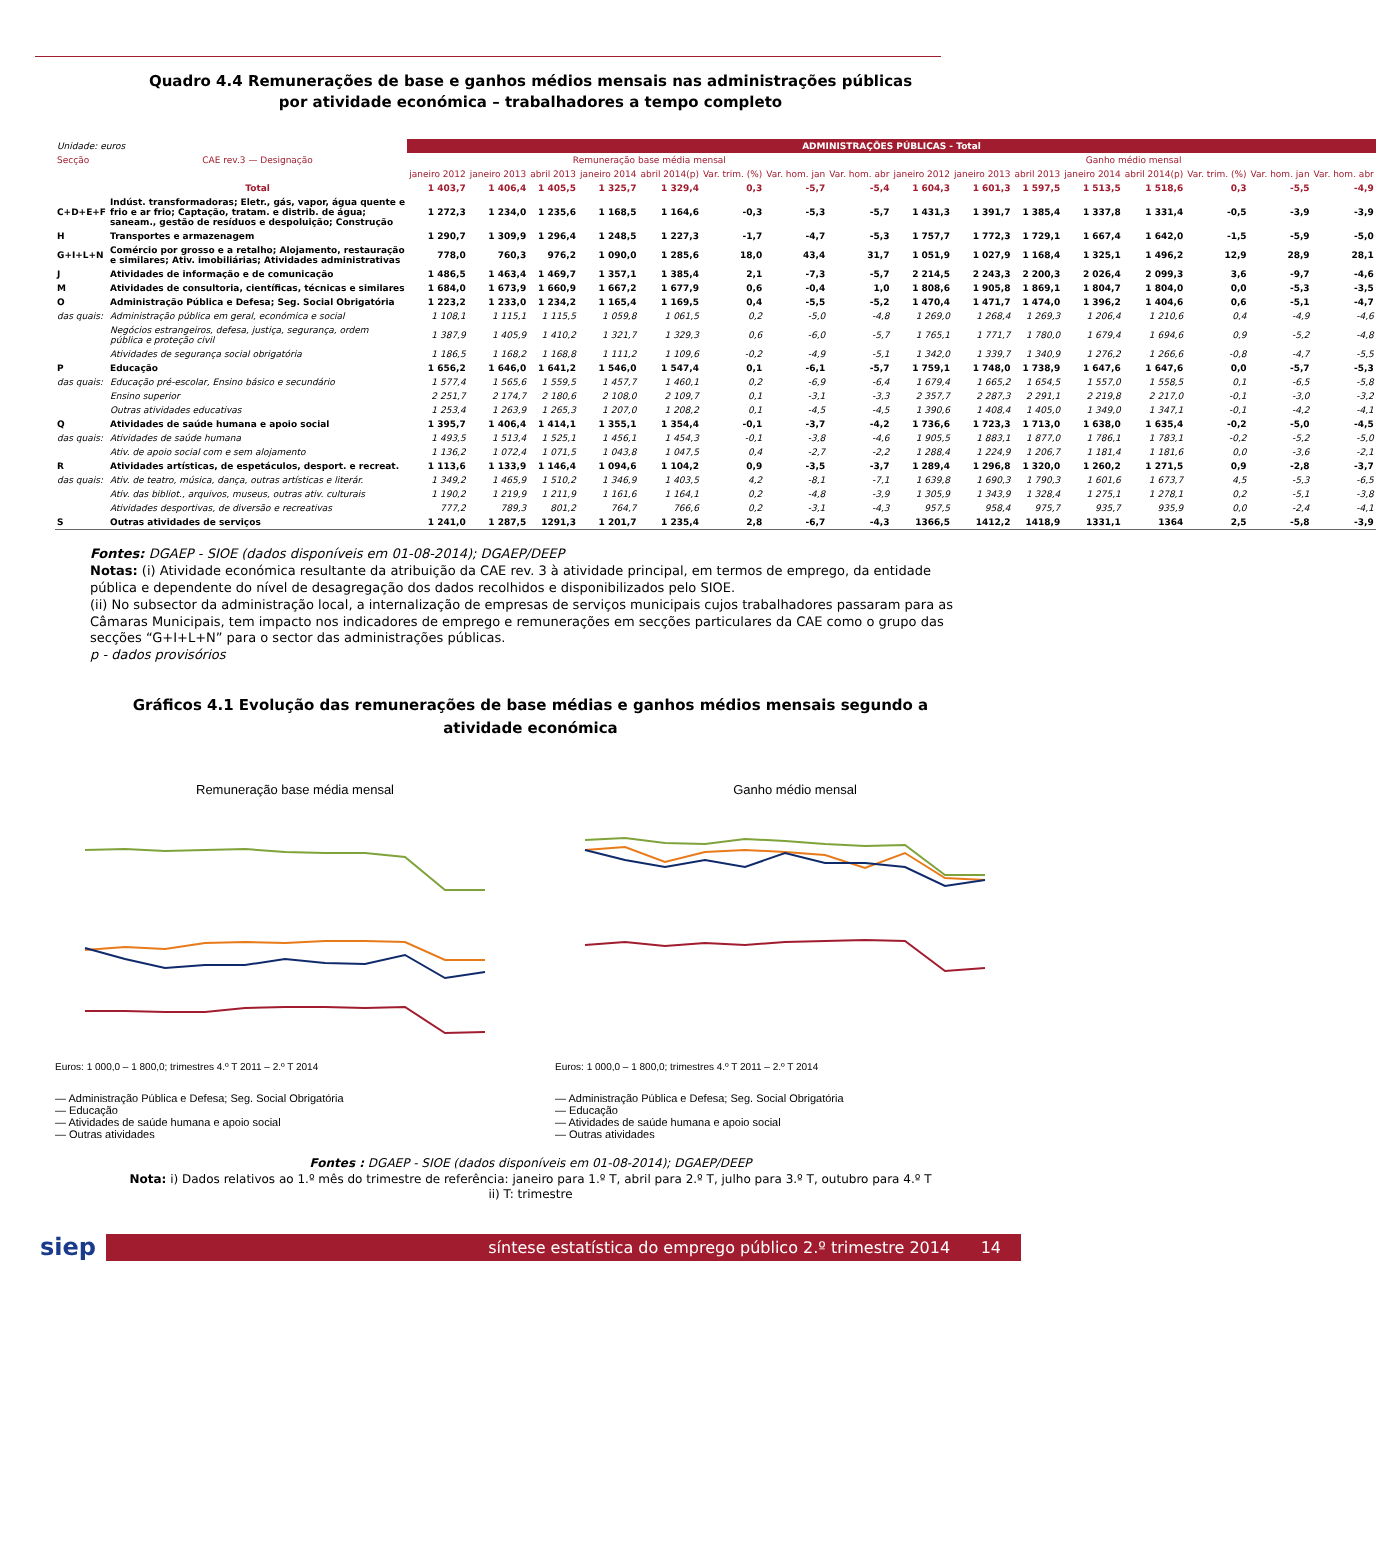Quadro 4.4 Remunerações de base e ganhos médios mensais nas administrações públicas
por atividade económica – trabalhadores a tempo completo
| Unidade: euros | | ADMINISTRAÇÕES PÚBLICAS - Total | | | | | | | | | | | | | | | |
| Secção | CAE rev.3 — Designação | Remuneração base média mensal | | | | | | | | Ganho médio mensal | | | | | | | |
| | | janeiro 2012 | janeiro 2013 | abril 2013 | janeiro 2014 | abril 2014(p) | Var. trim. (%) | Var. hom. jan | Var. hom. abr | janeiro 2012 | janeiro 2013 | abril 2013 | janeiro 2014 | abril 2014(p) | Var. trim. (%) | Var. hom. jan | Var. hom. abr |
| | Total | 1 403,7 | 1 406,4 | 1 405,5 | 1 325,7 | 1 329,4 | 0,3 | -5,7 | -5,4 | 1 604,3 | 1 601,3 | 1 597,5 | 1 513,5 | 1 518,6 | 0,3 | -5,5 | -4,9 |
| C+D+E+F | Indúst. transformadoras; Eletr., gás, vapor, água quente e frio e ar frio; Captação, tratam. e distrib. de água; saneam., gestão de resíduos e despoluição; Construção | 1 272,3 | 1 234,0 | 1 235,6 | 1 168,5 | 1 164,6 | -0,3 | -5,3 | -5,7 | 1 431,3 | 1 391,7 | 1 385,4 | 1 337,8 | 1 331,4 | -0,5 | -3,9 | -3,9 |
| H | Transportes e armazenagem | 1 290,7 | 1 309,9 | 1 296,4 | 1 248,5 | 1 227,3 | -1,7 | -4,7 | -5,3 | 1 757,7 | 1 772,3 | 1 729,1 | 1 667,4 | 1 642,0 | -1,5 | -5,9 | -5,0 |
| G+I+L+N | Comércio por grosso e a retalho; Alojamento, restauração e similares; Ativ. imobiliárias; Atividades administrativas | 778,0 | 760,3 | 976,2 | 1 090,0 | 1 285,6 | 18,0 | 43,4 | 31,7 | 1 051,9 | 1 027,9 | 1 168,4 | 1 325,1 | 1 496,2 | 12,9 | 28,9 | 28,1 |
| J | Atividades de informação e de comunicação | 1 486,5 | 1 463,4 | 1 469,7 | 1 357,1 | 1 385,4 | 2,1 | -7,3 | -5,7 | 2 214,5 | 2 243,3 | 2 200,3 | 2 026,4 | 2 099,3 | 3,6 | -9,7 | -4,6 |
| M | Atividades de consultoria, científicas, técnicas e similares | 1 684,0 | 1 673,9 | 1 660,9 | 1 667,2 | 1 677,9 | 0,6 | -0,4 | 1,0 | 1 808,6 | 1 905,8 | 1 869,1 | 1 804,7 | 1 804,0 | 0,0 | -5,3 | -3,5 |
| O | Administração Pública e Defesa; Seg. Social Obrigatória | 1 223,2 | 1 233,0 | 1 234,2 | 1 165,4 | 1 169,5 | 0,4 | -5,5 | -5,2 | 1 470,4 | 1 471,7 | 1 474,0 | 1 396,2 | 1 404,6 | 0,6 | -5,1 | -4,7 |
| das quais: | Administração pública em geral, económica e social | 1 108,1 | 1 115,1 | 1 115,5 | 1 059,8 | 1 061,5 | 0,2 | -5,0 | -4,8 | 1 269,0 | 1 268,4 | 1 269,3 | 1 206,4 | 1 210,6 | 0,4 | -4,9 | -4,6 |
| | Negócios estrangeiros, defesa, justiça, segurança, ordem pública e proteção civil | 1 387,9 | 1 405,9 | 1 410,2 | 1 321,7 | 1 329,3 | 0,6 | -6,0 | -5,7 | 1 765,1 | 1 771,7 | 1 780,0 | 1 679,4 | 1 694,6 | 0,9 | -5,2 | -4,8 |
| | Atividades de segurança social obrigatória | 1 186,5 | 1 168,2 | 1 168,8 | 1 111,2 | 1 109,6 | -0,2 | -4,9 | -5,1 | 1 342,0 | 1 339,7 | 1 340,9 | 1 276,2 | 1 266,6 | -0,8 | -4,7 | -5,5 |
| P | Educação | 1 656,2 | 1 646,0 | 1 641,2 | 1 546,0 | 1 547,4 | 0,1 | -6,1 | -5,7 | 1 759,1 | 1 748,0 | 1 738,9 | 1 647,6 | 1 647,6 | 0,0 | -5,7 | -5,3 |
| das quais: | Educação pré-escolar, Ensino básico e secundário | 1 577,4 | 1 565,6 | 1 559,5 | 1 457,7 | 1 460,1 | 0,2 | -6,9 | -6,4 | 1 679,4 | 1 665,2 | 1 654,5 | 1 557,0 | 1 558,5 | 0,1 | -6,5 | -5,8 |
| | Ensino superior | 2 251,7 | 2 174,7 | 2 180,6 | 2 108,0 | 2 109,7 | 0,1 | -3,1 | -3,3 | 2 357,7 | 2 287,3 | 2 291,1 | 2 219,8 | 2 217,0 | -0,1 | -3,0 | -3,2 |
| | Outras atividades educativas | 1 253,4 | 1 263,9 | 1 265,3 | 1 207,0 | 1 208,2 | 0,1 | -4,5 | -4,5 | 1 390,6 | 1 408,4 | 1 405,0 | 1 349,0 | 1 347,1 | -0,1 | -4,2 | -4,1 |
| Q | Atividades de saúde humana e apoio social | 1 395,7 | 1 406,4 | 1 414,1 | 1 355,1 | 1 354,4 | -0,1 | -3,7 | -4,2 | 1 736,6 | 1 723,3 | 1 713,0 | 1 638,0 | 1 635,4 | -0,2 | -5,0 | -4,5 |
| das quais: | Atividades de saúde humana | 1 493,5 | 1 513,4 | 1 525,1 | 1 456,1 | 1 454,3 | -0,1 | -3,8 | -4,6 | 1 905,5 | 1 883,1 | 1 877,0 | 1 786,1 | 1 783,1 | -0,2 | -5,2 | -5,0 |
| | Ativ. de apoio social com e sem alojamento | 1 136,2 | 1 072,4 | 1 071,5 | 1 043,8 | 1 047,5 | 0,4 | -2,7 | -2,2 | 1 288,4 | 1 224,9 | 1 206,7 | 1 181,4 | 1 181,6 | 0,0 | -3,6 | -2,1 |
| R | Atividades artísticas, de espetáculos, desport. e recreat. | 1 113,6 | 1 133,9 | 1 146,4 | 1 094,6 | 1 104,2 | 0,9 | -3,5 | -3,7 | 1 289,4 | 1 296,8 | 1 320,0 | 1 260,2 | 1 271,5 | 0,9 | -2,8 | -3,7 |
| das quais: | Ativ. de teatro, música, dança, outras artísticas e literár. | 1 349,2 | 1 465,9 | 1 510,2 | 1 346,9 | 1 403,5 | 4,2 | -8,1 | -7,1 | 1 639,8 | 1 690,3 | 1 790,3 | 1 601,6 | 1 673,7 | 4,5 | -5,3 | -6,5 |
| | Ativ. das bibliot., arquivos, museus, outras ativ. culturais | 1 190,2 | 1 219,9 | 1 211,9 | 1 161,6 | 1 164,1 | 0,2 | -4,8 | -3,9 | 1 305,9 | 1 343,9 | 1 328,4 | 1 275,1 | 1 278,1 | 0,2 | -5,1 | -3,8 |
| | Atividades desportivas, de diversão e recreativas | 777,2 | 789,3 | 801,2 | 764,7 | 766,6 | 0,2 | -3,1 | -4,3 | 957,5 | 958,4 | 975,7 | 935,7 | 935,9 | 0,0 | -2,4 | -4,1 |
| S | Outras atividades de serviços | 1 241,0 | 1 287,5 | 1291,3 | 1 201,7 | 1 235,4 | 2,8 | -6,7 | -4,3 | 1366,5 | 1412,2 | 1418,9 | 1331,1 | 1364 | 2,5 | -5,8 | -3,9 |
Fontes: DGAEP - SIOE (dados disponíveis em 01-08-2014); DGAEP/DEEP
Notas: (i) Atividade económica resultante da atribuição da CAE rev. 3 à atividade principal, em termos de emprego, da entidade pública e dependente do nível de desagregação dos dados recolhidos e disponibilizados pelo SIOE.
(ii) No subsector da administração local, a internalização de empresas de serviços municipais cujos trabalhadores passaram para as Câmaras Municipais, tem impacto nos indicadores de emprego e remunerações em secções particulares da CAE como o grupo das secções “G+I+L+N” para o sector das administrações públicas.
p - dados provisórios
Gráficos 4.1 Evolução das remunerações de base médias e ganhos médios mensais segundo a
atividade económica
Remuneração base média mensal
Euros: 1 000,0 – 1 800,0; trimestres 4.º T 2011 – 2.º T 2014
— Administração Pública e Defesa; Seg. Social Obrigatória
— Educação
— Atividades de saúde humana e apoio social
— Outras atividades
Ganho médio mensal
Euros: 1 000,0 – 1 800,0; trimestres 4.º T 2011 – 2.º T 2014
— Administração Pública e Defesa; Seg. Social Obrigatória
— Educação
— Atividades de saúde humana e apoio social
— Outras atividades
Fontes : DGAEP - SIOE (dados disponíveis em 01-08-2014); DGAEP/DEEP
Nota: i) Dados relativos ao 1.º mês do trimestre de referência: janeiro para 1.º T, abril para 2.º T, julho para 3.º T, outubro para 4.º T
ii) T: trimestre
siep
síntese estatística do emprego público 2.º trimestre 2014 14